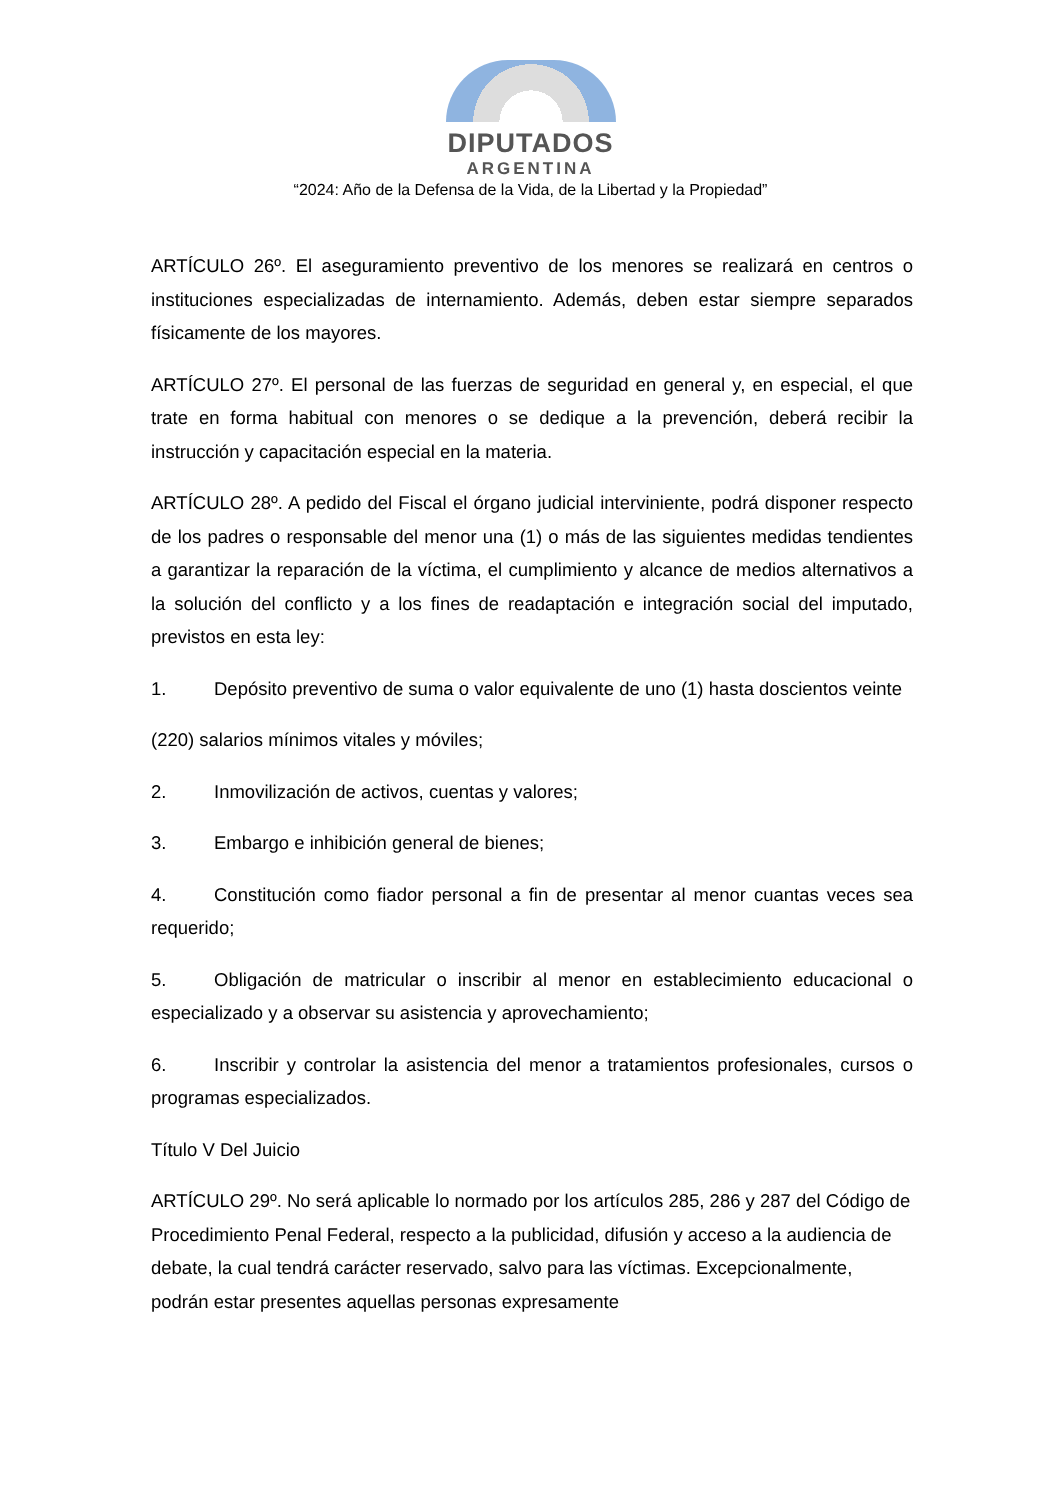DIPUTADOS
ARGENTINA
“2024: Año de la Defensa de la Vida, de la Libertad y la Propiedad”
ARTÍCULO 26º. El aseguramiento preventivo de los menores se realizará en centros o instituciones especializadas de internamiento. Además, deben estar siempre separados físicamente de los mayores.
ARTÍCULO 27º. El personal de las fuerzas de seguridad en general y, en especial, el que trate en forma habitual con menores o se dedique a la prevención, deberá recibir la instrucción y capacitación especial en la materia.
ARTÍCULO 28º. A pedido del Fiscal el órgano judicial interviniente, podrá disponer respecto de los padres o responsable del menor una (1) o más de las siguientes medidas tendientes a garantizar la reparación de la víctima, el cumplimiento y alcance de medios alternativos a la solución del conflicto y a los fines de readaptación e integración social del imputado, previstos en esta ley:
1. Depósito preventivo de suma o valor equivalente de uno (1) hasta doscientos veinte
(220) salarios mínimos vitales y móviles;
2. Inmovilización de activos, cuentas y valores;
3. Embargo e inhibición general de bienes;
4. Constitución como fiador personal a fin de presentar al menor cuantas veces sea requerido;
5. Obligación de matricular o inscribir al menor en establecimiento educacional o especializado y a observar su asistencia y aprovechamiento;
6. Inscribir y controlar la asistencia del menor a tratamientos profesionales, cursos o programas especializados.
Título V Del Juicio
ARTÍCULO 29º. No será aplicable lo normado por los artículos 285, 286 y 287 del Código de Procedimiento Penal Federal, respecto a la publicidad, difusión y acceso a la audiencia de debate, la cual tendrá carácter reservado, salvo para las víctimas. Excepcionalmente, podrán estar presentes aquellas personas expresamente